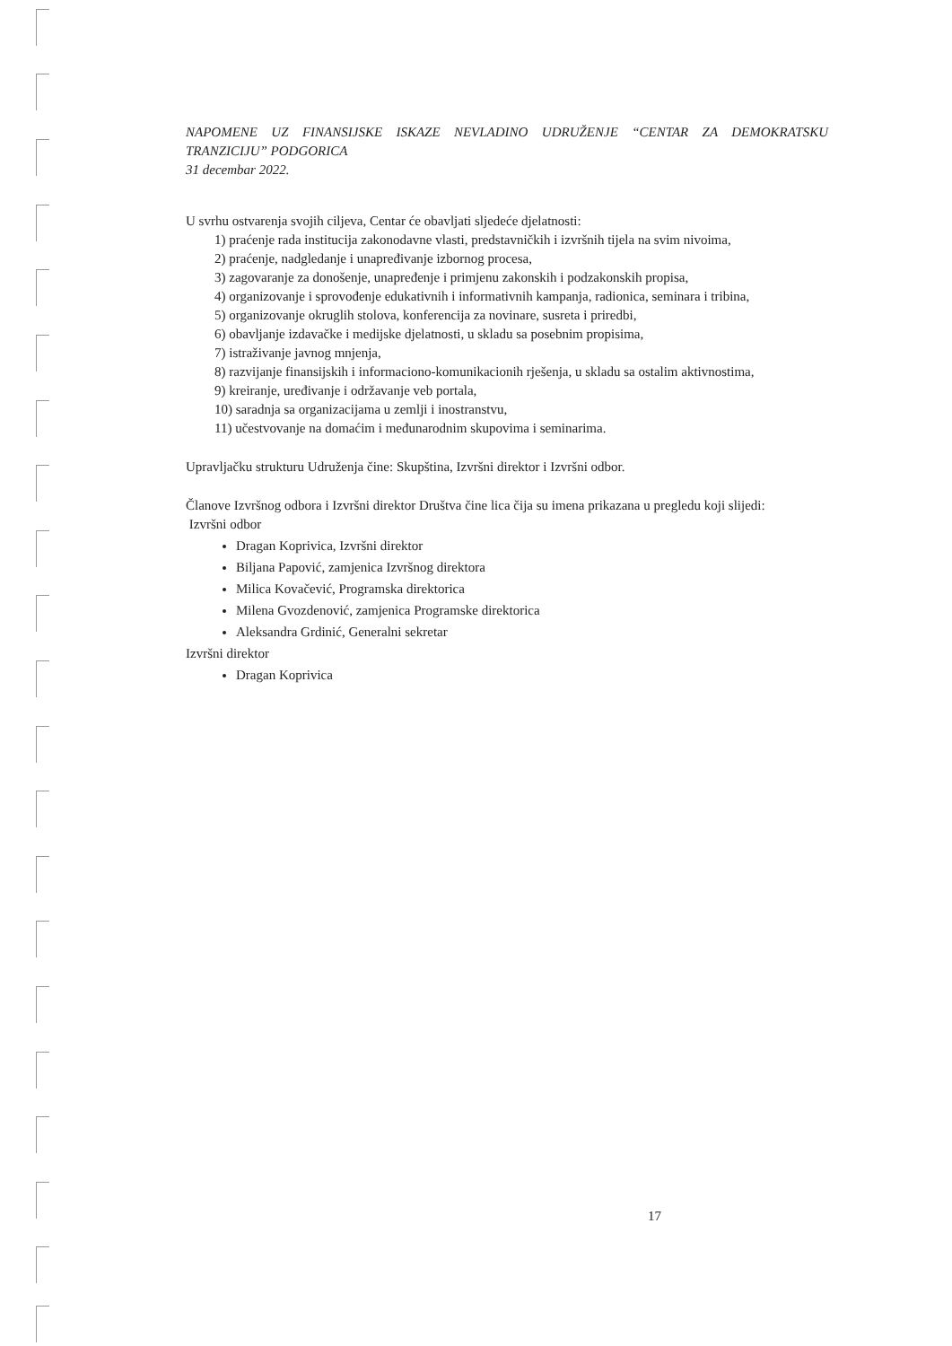NAPOMENE UZ FINANSIJSKE ISKAZE NEVLADINO UDRUŽENJE “CENTAR ZA DEMOKRATSKU
TRANZICIJU” PODGORICA
31 decembar 2022.
U svrhu ostvarenja svojih ciljeva, Centar će obavljati sljedeće djelatnosti:
1) praćenje rada institucija zakonodavne vlasti, predstavničkih i izvršnih tijela na svim nivoima,
2) praćenje, nadgledanje i unapređivanje izbornog procesa,
3) zagovaranje za donošenje, unapređenje i primjenu zakonskih i podzakonskih propisa,
4) organizovanje i sprovođenje edukativnih i informativnih kampanja, radionica, seminara i tribina,
5) organizovanje okruglih stolova, konferencija za novinare, susreta i priredbi,
6) obavljanje izdavačke i medijske djelatnosti, u skladu sa posebnim propisima,
7) istraživanje javnog mnjenja,
8) razvijanje finansijskih i informaciono-komunikacionih rješenja, u skladu sa ostalim aktivnostima,
9) kreiranje, uređivanje i održavanje veb portala,
10) saradnja sa organizacijama u zemlji i inostranstvu,
11) učestvovanje na domaćim i međunarodnim skupovima i seminarima.
Upravljačku strukturu Udruženja čine: Skupština, Izvršni direktor i Izvršni odbor.
Članove Izvršnog odbora i Izvršni direktor Društva čine lica čija su imena prikazana u pregledu koji slijedi:
Izvršni odbor
Dragan Koprivica, Izvršni direktor
Biljana Papović, zamjenica Izvršnog direktora
Milica Kovačević, Programska direktorica
Milena Gvozdenović, zamjenica Programske direktorica
Aleksandra Grdinić, Generalni sekretar
Izvršni direktor
Dragan Koprivica
17